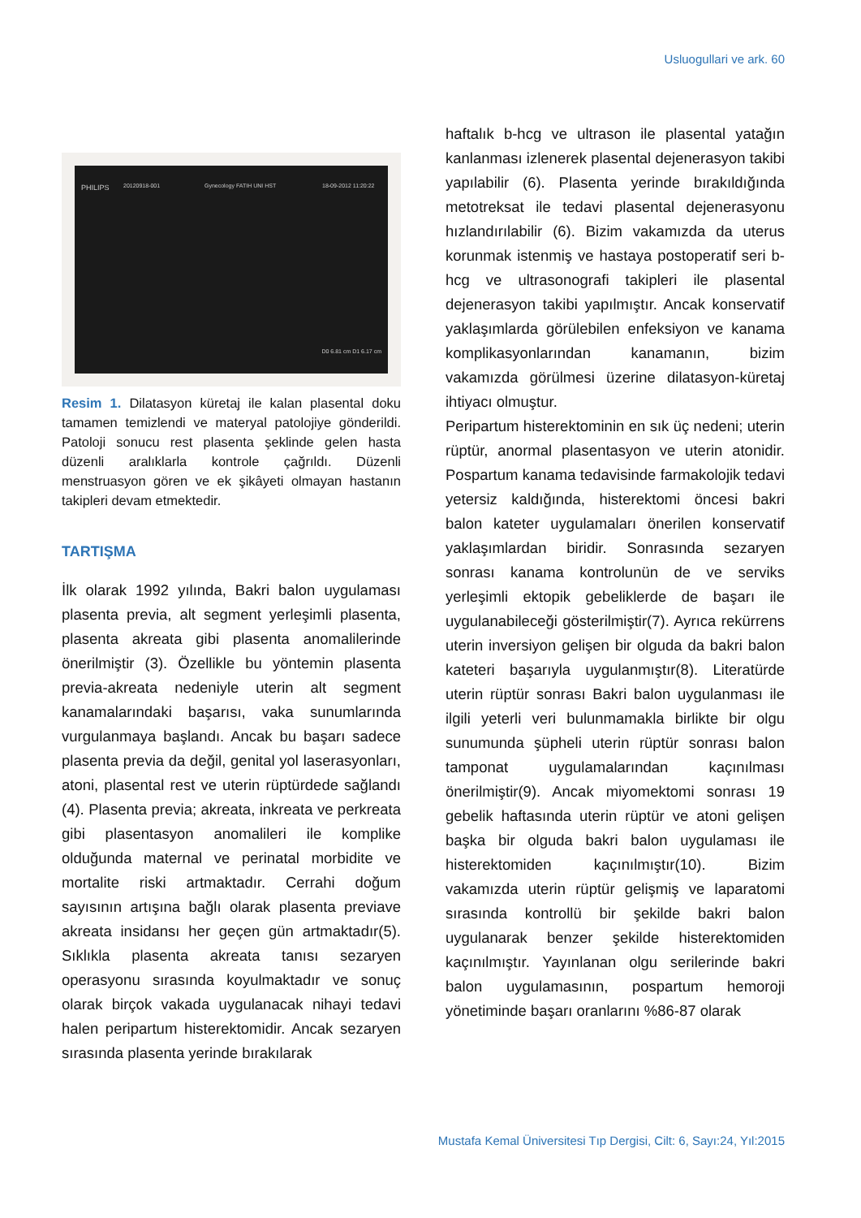Usluogullari ve ark. 60
PHILIPS 20120918-001 Gynecology FATIH UNI HST 18-09-2012 11:20:22
D0 6.81 cm D1 6.17 cm
Resim 1. Dilatasyon küretaj ile kalan plasental doku tamamen temizlendi ve materyal patolojiye gönderildi. Patoloji sonucu rest plasenta şeklinde gelen hasta düzenli aralıklarla kontrole çağrıldı. Düzenli menstruasyon gören ve ek şikâyeti olmayan hastanın takipleri devam etmektedir.
TARTIŞMA
İlk olarak 1992 yılında, Bakri balon uygulaması plasenta previa, alt segment yerleşimli plasenta, plasenta akreata gibi plasenta anomalilerinde önerilmiştir (3). Özellikle bu yöntemin plasenta previa-akreata nedeniyle uterin alt segment kanamalarındaki başarısı, vaka sunumlarında vurgulanmaya başlandı. Ancak bu başarı sadece plasenta previa da değil, genital yol laserasyonları, atoni, plasental rest ve uterin rüptürdede sağlandı (4). Plasenta previa; akreata, inkreata ve perkreata gibi plasentasyon anomalileri ile komplike olduğunda maternal ve perinatal morbidite ve mortalite riski artmaktadır. Cerrahi doğum sayısının artışına bağlı olarak plasenta previave akreata insidansı her geçen gün artmaktadır(5). Sıklıkla plasenta akreata tanısı sezaryen operasyonu sırasında koyulmaktadır ve sonuç olarak birçok vakada uygulanacak nihayi tedavi halen peripartum histerektomidir. Ancak sezaryen sırasında plasenta yerinde bırakılarak
haftalık b-hcg ve ultrason ile plasental yatağın kanlanması izlenerek plasental dejenerasyon takibi yapılabilir (6). Plasenta yerinde bırakıldığında metotreksat ile tedavi plasental dejenerasyonu hızlandırılabilir (6). Bizim vakamızda da uterus korunmak istenmiş ve hastaya postoperatif seri b-hcg ve ultrasonografi takipleri ile plasental dejenerasyon takibi yapılmıştır. Ancak konservatif yaklaşımlarda görülebilen enfeksiyon ve kanama komplikasyonlarından kanamanın, bizim vakamızda görülmesi üzerine dilatasyon-küretaj ihtiyacı olmuştur.
Peripartum histerektominin en sık üç nedeni; uterin rüptür, anormal plasentasyon ve uterin atonidir. Pospartum kanama tedavisinde farmakolojik tedavi yetersiz kaldığında, histerektomi öncesi bakri balon kateter uygulamaları önerilen konservatif yaklaşımlardan biridir. Sonrasında sezaryen sonrası kanama kontrolunün de ve serviks yerleşimli ektopik gebeliklerde de başarı ile uygulanabileceği gösterilmiştir(7). Ayrıca rekürrens uterin inversiyon gelişen bir olguda da bakri balon kateteri başarıyla uygulanmıştır(8). Literatürde uterin rüptür sonrası Bakri balon uygulanması ile ilgili yeterli veri bulunmamakla birlikte bir olgu sunumunda şüpheli uterin rüptür sonrası balon tamponat uygulamalarından kaçınılması önerilmiştir(9). Ancak miyomektomi sonrası 19 gebelik haftasında uterin rüptür ve atoni gelişen başka bir olguda bakri balon uygulaması ile histerektomiden kaçınılmıştır(10). Bizim vakamızda uterin rüptür gelişmiş ve laparatomi sırasında kontrollü bir şekilde bakri balon uygulanarak benzer şekilde histerektomiden kaçınılmıştır. Yayınlanan olgu serilerinde bakri balon uygulamasının, pospartum hemoroji yönetiminde başarı oranlarını %86-87 olarak
Mustafa Kemal Üniversitesi Tıp Dergisi, Cilt: 6, Sayı:24, Yıl:2015